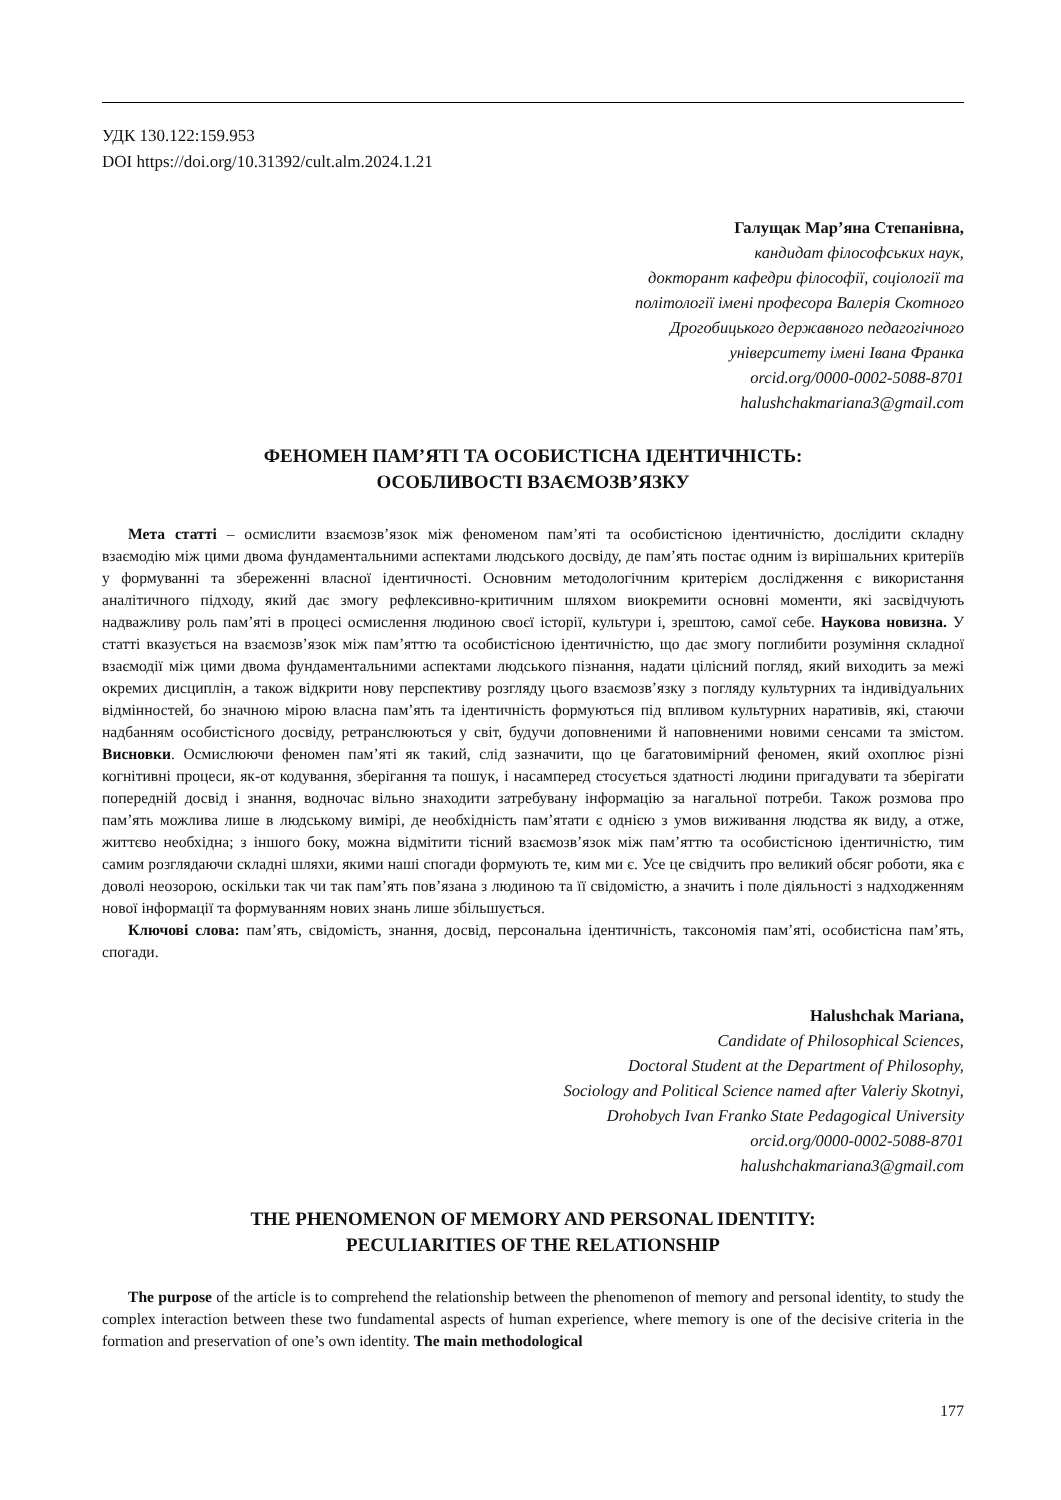УДК 130.122:159.953
DOI https://doi.org/10.31392/cult.alm.2024.1.21
Галущак Мар’яна Степанівна,
кандидат філософських наук,
докторант кафедри філософії, соціології та
політології імені професора Валерія Скотного
Дрогобицького державного педагогічного
університету імені Івана Франка
orcid.org/0000-0002-5088-8701
halushchakmariana3@gmail.com
ФЕНОМЕН ПАМ’ЯТІ ТА ОСОБИСТІСНА ІДЕНТИЧНІСТЬ:
ОСОБЛИВОСТІ ВЗАЄМОЗВ’ЯЗКУ
Мета статті – осмислити взаємозв’язок між феноменом пам’яті та особистісною ідентичністю, дослідити складну взаємодію між цими двома фундаментальними аспектами людського досвіду, де пам’ять постає одним із вирішальних критеріїв у формуванні та збереженні власної ідентичності. Основним методологічним критерієм дослідження є використання аналітичного підходу, який дає змогу рефлексивно-критичним шляхом виокремити основні моменти, які засвідчують надважливу роль пам’яті в процесі осмислення людиною своєї історії, культури і, зрештою, самої себе. Наукова новизна. У статті вказується на взаємозв’язок між пам’яттю та особистісною ідентичністю, що дає змогу поглибити розуміння складної взаємодії між цими двома фундаментальними аспектами людського пізнання, надати цілісний погляд, який виходить за межі окремих дисциплін, а також відкрити нову перспективу розгляду цього взаємозв’язку з погляду культурних та індивідуальних відмінностей, бо значною мірою власна пам’ять та ідентичність формуються під впливом культурних наративів, які, стаючи надбанням особистісного досвіду, ретранслюються у світ, будучи доповненими й наповненими новими сенсами та змістом. Висновки. Осмислюючи феномен пам’яті як такий, слід зазначити, що це багатовимірний феномен, який охоплює різні когнітивні процеси, як-от кодування, зберігання та пошук, і насамперед стосується здатності людини пригадувати та зберігати попередній досвід і знання, водночас вільно знаходити затребувану інформацію за нагальної потреби. Також розмова про пам’ять можлива лише в людському вимірі, де необхідність пам’ятати є однією з умов виживання людства як виду, а отже, життєво необхідна; з іншого боку, можна відмітити тісний взаємозв’язок між пам’яттю та особистісною ідентичністю, тим самим розглядаючи складні шляхи, якими наші спогади формують те, ким ми є. Усе це свідчить про великий обсяг роботи, яка є доволі неозорою, оскільки так чи так пам’ять пов’язана з людиною та її свідомістю, а значить і поле діяльності з надходженням нової інформації та формуванням нових знань лише збільшується.
Ключові слова: пам’ять, свідомість, знання, досвід, персональна ідентичність, таксономія пам’яті, особистісна пам’ять, спогади.
Halushchak Mariana,
Candidate of Philosophical Sciences,
Doctoral Student at the Department of Philosophy,
Sociology and Political Science named after Valeriy Skotnyi,
Drohobych Ivan Franko State Pedagogical University
orcid.org/0000-0002-5088-8701
halushchakmariana3@gmail.com
THE PHENOMENON OF MEMORY AND PERSONAL IDENTITY:
PECULIARITIES OF THE RELATIONSHIP
The purpose of the article is to comprehend the relationship between the phenomenon of memory and personal identity, to study the complex interaction between these two fundamental aspects of human experience, where memory is one of the decisive criteria in the formation and preservation of one’s own identity. The main methodological
177